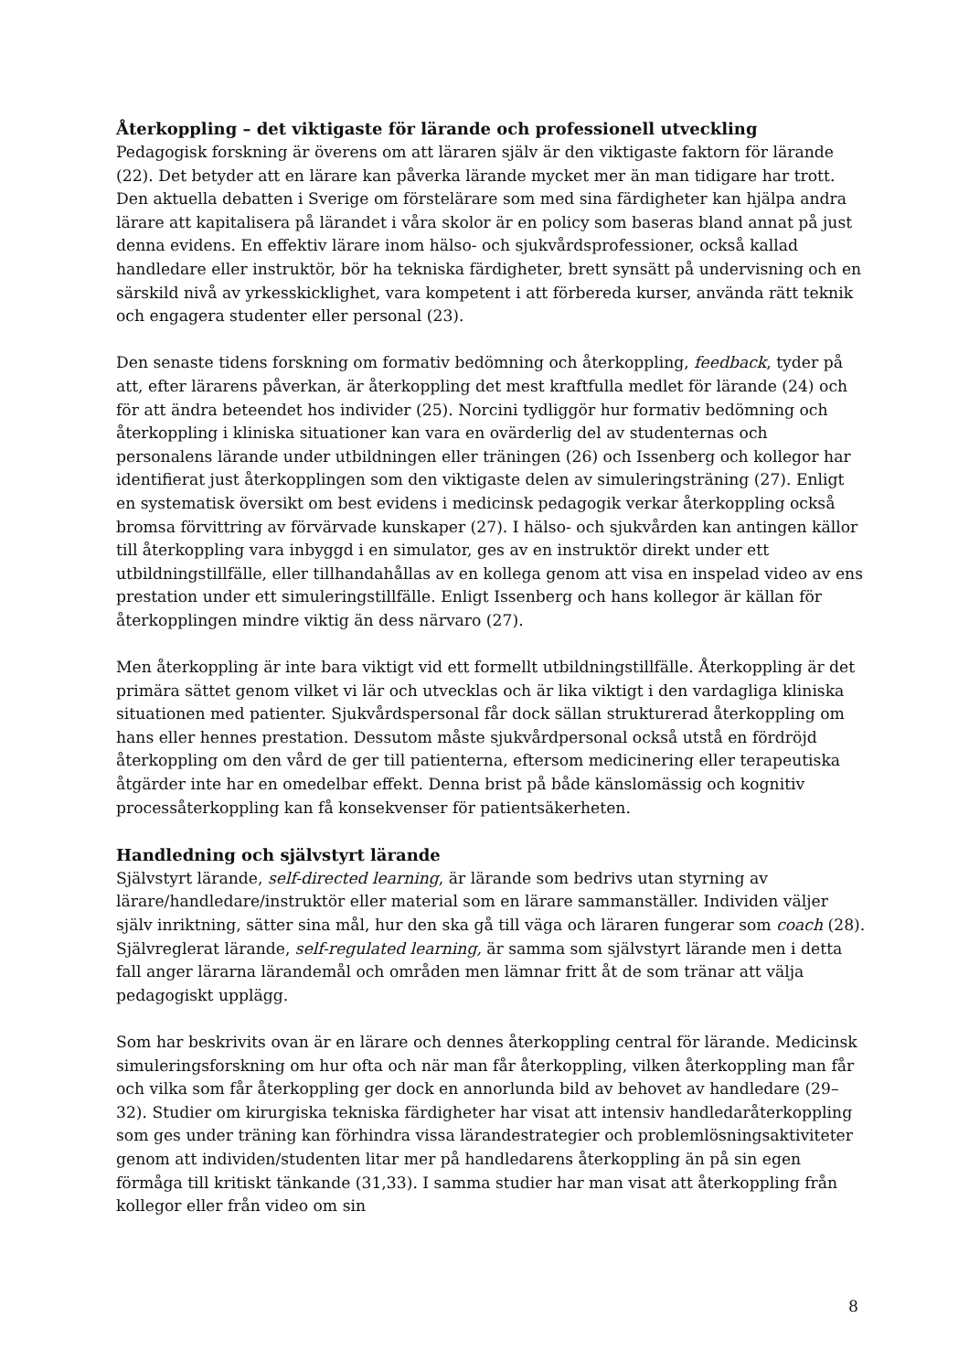Återkoppling – det viktigaste för lärande och professionell utveckling
Pedagogisk forskning är överens om att läraren själv är den viktigaste faktorn för lärande (22). Det betyder att en lärare kan påverka lärande mycket mer än man tidigare har trott. Den aktuella debatten i Sverige om förstelärare som med sina färdigheter kan hjälpa andra lärare att kapitalisera på lärandet i våra skolor är en policy som baseras bland annat på just denna evidens. En effektiv lärare inom hälso- och sjukvårdsprofessioner, också kallad handledare eller instruktör, bör ha tekniska färdigheter, brett synsätt på undervisning och en särskild nivå av yrkesskicklighet, vara kompetent i att förbereda kurser, använda rätt teknik och engagera studenter eller personal (23).
Den senaste tidens forskning om formativ bedömning och återkoppling, feedback, tyder på att, efter lärarens påverkan, är återkoppling det mest kraftfulla medlet för lärande (24) och för att ändra beteendet hos individer (25). Norcini tydliggör hur formativ bedömning och återkoppling i kliniska situationer kan vara en ovärderlig del av studenternas och personalens lärande under utbildningen eller träningen (26) och Issenberg och kollegor har identifierat just återkopplingen som den viktigaste delen av simuleringsträning (27). Enligt en systematisk översikt om best evidens i medicinsk pedagogik verkar återkoppling också bromsa förvittring av förvärvade kunskaper (27). I hälso- och sjukvården kan antingen källor till återkoppling vara inbyggd i en simulator, ges av en instruktör direkt under ett utbildningstillfälle, eller tillhandahållas av en kollega genom att visa en inspelad video av ens prestation under ett simuleringstillfälle. Enligt Issenberg och hans kollegor är källan för återkopplingen mindre viktig än dess närvaro (27).
Men återkoppling är inte bara viktigt vid ett formellt utbildningstillfälle. Återkoppling är det primära sättet genom vilket vi lär och utvecklas och är lika viktigt i den vardagliga kliniska situationen med patienter. Sjukvårdspersonal får dock sällan strukturerad återkoppling om hans eller hennes prestation. Dessutom måste sjukvårdpersonal också utstå en fördröjd återkoppling om den vård de ger till patienterna, eftersom medicinering eller terapeutiska åtgärder inte har en omedelbar effekt. Denna brist på både känslomässig och kognitiv processåterkoppling kan få konsekvenser för patientsäkerheten.
Handledning och självstyrt lärande
Självstyrt lärande, self-directed learning, är lärande som bedrivs utan styrning av lärare/handledare/instruktör eller material som en lärare sammanställer. Individen väljer själv inriktning, sätter sina mål, hur den ska gå till väga och läraren fungerar som coach (28). Självreglerat lärande, self-regulated learning, är samma som självstyrt lärande men i detta fall anger lärarna lärandemål och områden men lämnar fritt åt de som tränar att välja pedagogiskt upplägg.
Som har beskrivits ovan är en lärare och dennes återkoppling central för lärande. Medicinsk simuleringsforskning om hur ofta och när man får återkoppling, vilken återkoppling man får och vilka som får återkoppling ger dock en annorlunda bild av behovet av handledare (29–32). Studier om kirurgiska tekniska färdigheter har visat att intensiv handledaråterkoppling som ges under träning kan förhindra vissa lärandestrategier och problemlösningsaktiviteter genom att individen/studenten litar mer på handledarens återkoppling än på sin egen förmåga till kritiskt tänkande (31,33). I samma studier har man visat att återkoppling från kollegor eller från video om sin
8